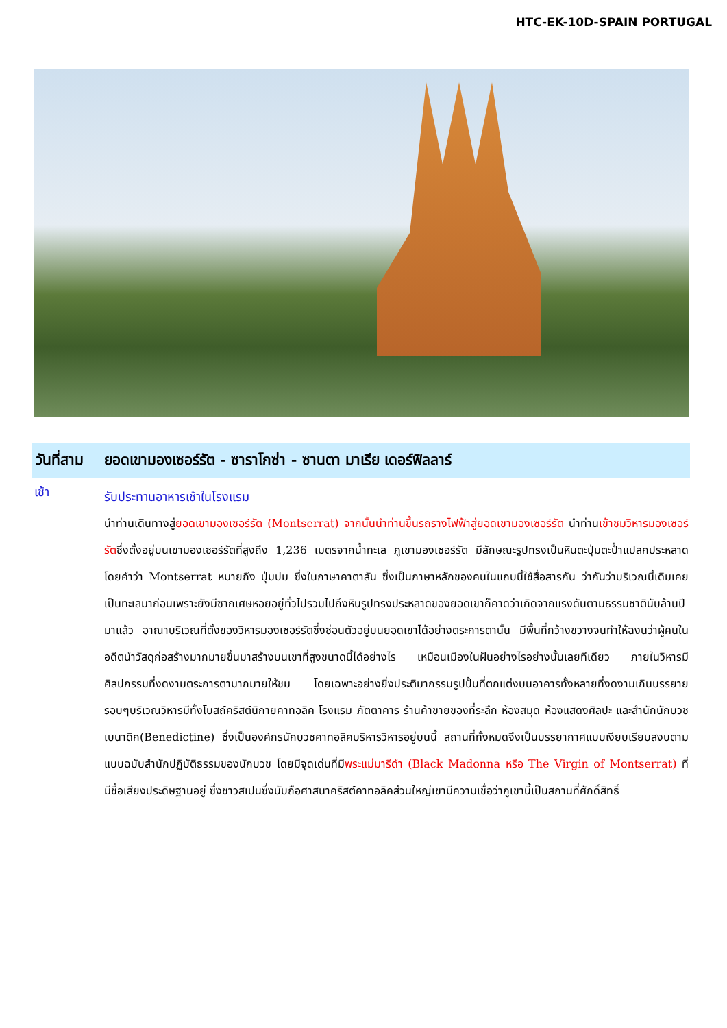HTC-EK-10D-SPAIN PORTUGAL
วันที่สาม ยอดเขามองเซอร์รัต - ซาราโกซ่า - ซานตา มาเรีย เดอร์ฟิลลาร์
เช้า
รับประทานอาหารเช้าในโรงแรม
นำท่านเดินทางสู่ยอดเขามองเซอร์รัต (Montserrat) จากนั้นนำท่านขึ้นรถรางไฟฟ้าสู่ยอดเขามองเซอร์รัต นำท่านเข้าชมวิหารมองเซอร์รัตซึ่งตั้งอยู่บนเขามองเซอร์รัตที่สูงถึง 1,236 เมตรจากน้ำทะเล ภูเขามองเซอร์รัต มีลักษณะรูปทรงเป็นหินตะปุ่มตะป่ำแปลกประหลาดโดยคำว่า Montserrat หมายถึง ปุ่มปม ซึ่งในภาษาคาตาลัน ซึ่งเป็นภาษาหลักของคนในแถบนี้ใช้สื่อสารกัน ว่ากันว่าบริเวณนี้เดิมเคยเป็นทะเลมาก่อนเพราะยังมีซากเศษหอยอยู่ทั่วไปรวมไปถึงหินรูปทรงประหลาดของยอดเขาก็คาดว่าเกิดจากแรงดันตามธรรมชาตินับล้านปีมาแล้ว อาณาบริเวณที่ตั้งของวิหารมองเซอร์รัตซึ่งซ่อนตัวอยู่บนยอดเขาได้อย่างตระการตานั้น มีพื้นที่กว้างขวางจนทำให้ฉงนว่าผู้คนในอดีตนำวัสดุก่อสร้างมากมายขึ้นมาสร้างบนเขาที่สูงขนาดนี้ได้อย่างไร เหมือนเมืองในฝันอย่างไรอย่างนั้นเลยทีเดียว ภายในวิหารมีศิลปกรรมที่งดงามตระการตามากมายให้ชม โดยเฉพาะอย่างยิ่งประติมากรรมรูปปั้นที่ตกแต่งบนอาคารทั้งหลายที่งดงามเกินบรรยาย รอบๆบริเวณวิหารมีทั้งโบสถ์คริสต์นิกายคาทอลิค โรงแรม ภัตตาคาร ร้านค้าขายของที่ระลึก ห้องสมุด ห้องแสดงศิลปะ และสำนักนักบวชเบนาดิก(Benedictine) ซึ่งเป็นองค์กรนักบวชคาทอลิคบริหารวิหารอยู่บนนี้ สถานที่ทั้งหมดจึงเป็นบรรยากาศแบบเงียบเรียบสงบตามแบบฉบับสำนักปฏิบัติธรรมของนักบวช โดยมีจุดเด่นที่มีพระแม่มารีดำ (Black Madonna หรือ The Virgin of Montserrat) ที่มีชื่อเสียงประดิษฐานอยู่ ซึ่งชาวสเปนซึ่งนับถือศาสนาคริสต์คาทอลิคส่วนใหญ่เขามีความเชื่อว่าภูเขานี้เป็นสถานที่ศักดิ์สิทธิ์